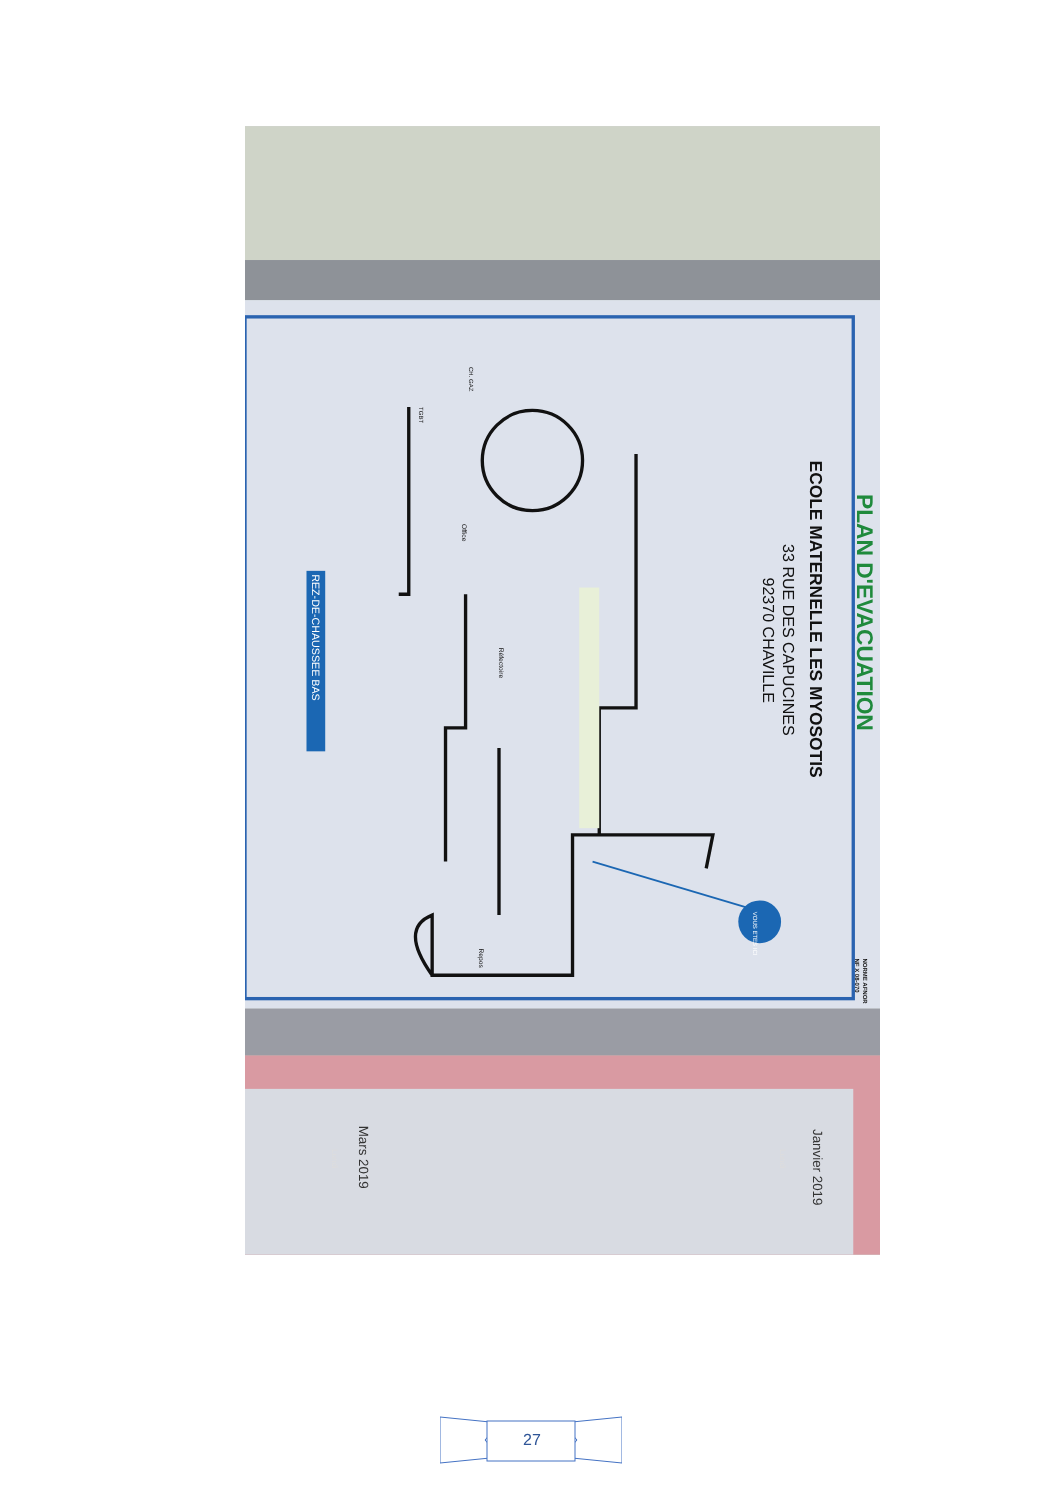PLAN D'EVACUATION
ECOLE MATERNELLE LES MYOSOTIS
33 RUE DES CAPUCINES
92370 CHAVILLE
NORME AFNOR
NF X 08-070
VOUS ETES ICI
REZ-DE-CHAUSSEE BAS
Office
Réfectoire
Repos
TGBT
CH. GAZ
Janvier 2019
Mars 2019
Lundi
Lundi
27